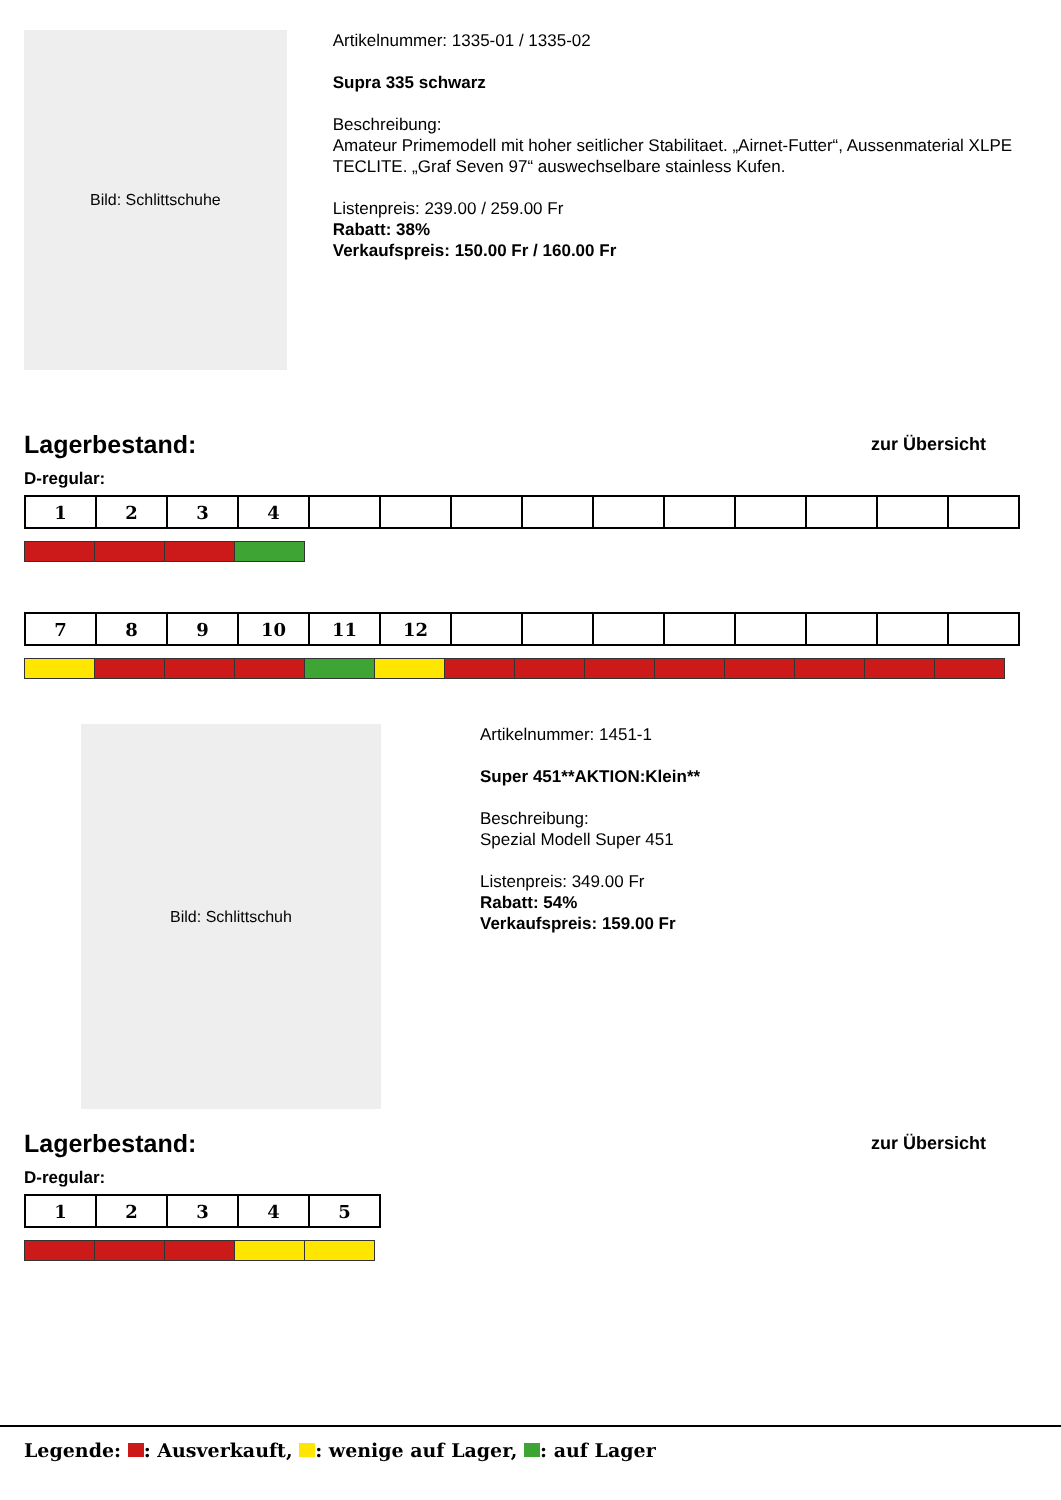Bild: Schlittschuhe
Artikelnummer: 1335-01 / 1335-02
Supra 335 schwarz
Beschreibung:
Amateur Primemodell mit hoher seitlicher Stabilitaet. „Airnet-Futter“, Aussenmaterial XLPE TECLITE. „Graf Seven 97“ auswechselbare stainless Kufen.
Listenpreis: 239.00 / 259.00 Fr
Rabatt: 38%
Verkaufspreis: 150.00 Fr / 160.00 Fr
Lagerbestand:
zur Übersicht
D-regular:
| 1 | 2 | 3 | 4 | | | | | | | | | | |
| 7 | 8 | 9 | 10 | 11 | 12 | | | | | | | | |
Bild: Schlittschuh
Artikelnummer: 1451-1
Super 451**AKTION:Klein**
Beschreibung:
Spezial Modell Super 451
Listenpreis: 349.00 Fr
Rabatt: 54%
Verkaufspreis: 159.00 Fr
Lagerbestand:
zur Übersicht
D-regular:
| 1 | 2 | 3 | 4 | 5 |
Legende: : Ausverkauft, : wenige auf Lager, : auf Lager